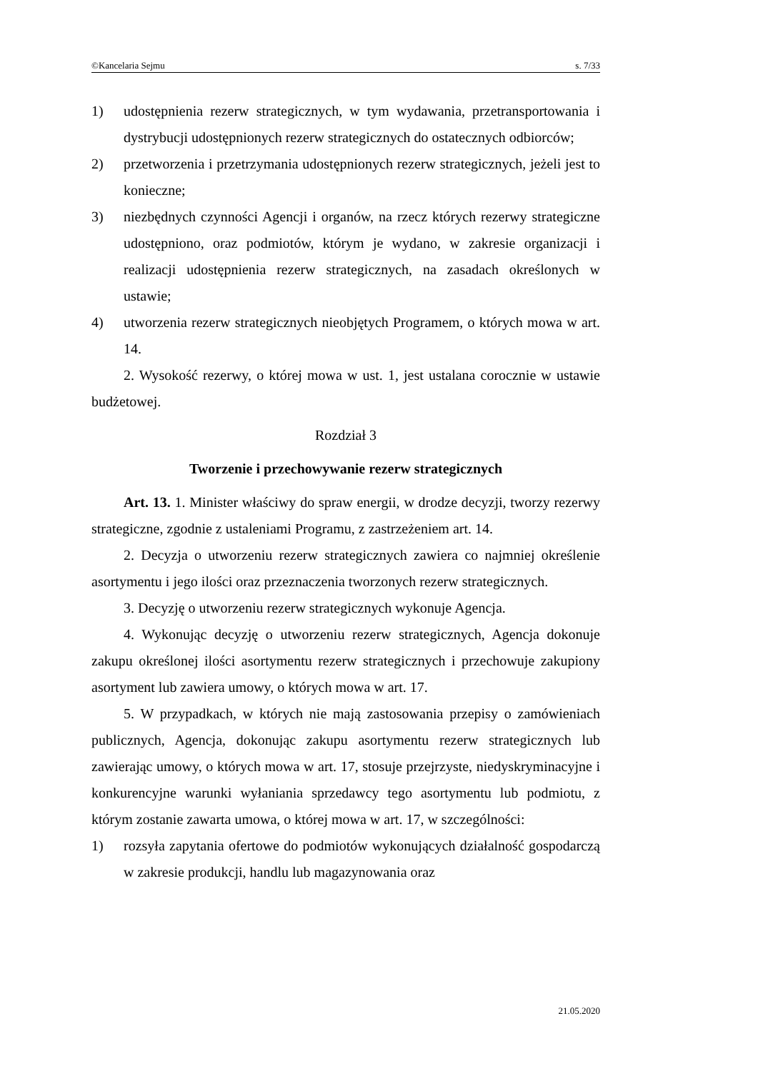©Kancelaria Sejmu s. 7/33
1) udostępnienia rezerw strategicznych, w tym wydawania, przetransportowania i dystrybucji udostępnionych rezerw strategicznych do ostatecznych odbiorców;
2) przetworzenia i przetrzymania udostępnionych rezerw strategicznych, jeżeli jest to konieczne;
3) niezbędnych czynności Agencji i organów, na rzecz których rezerwy strategiczne udostępniono, oraz podmiotów, którym je wydano, w zakresie organizacji i realizacji udostępnienia rezerw strategicznych, na zasadach określonych w ustawie;
4) utworzenia rezerw strategicznych nieobjętych Programem, o których mowa w art. 14.
2. Wysokość rezerwy, o której mowa w ust. 1, jest ustalana corocznie w ustawie budżetowej.
Rozdział 3
Tworzenie i przechowywanie rezerw strategicznych
Art. 13. 1. Minister właściwy do spraw energii, w drodze decyzji, tworzy rezerwy strategiczne, zgodnie z ustaleniami Programu, z zastrzeżeniem art. 14.
2. Decyzja o utworzeniu rezerw strategicznych zawiera co najmniej określenie asortymentu i jego ilości oraz przeznaczenia tworzonych rezerw strategicznych.
3. Decyzję o utworzeniu rezerw strategicznych wykonuje Agencja.
4. Wykonując decyzję o utworzeniu rezerw strategicznych, Agencja dokonuje zakupu określonej ilości asortymentu rezerw strategicznych i przechowuje zakupiony asortyment lub zawiera umowy, o których mowa w art. 17.
5. W przypadkach, w których nie mają zastosowania przepisy o zamówieniach publicznych, Agencja, dokonując zakupu asortymentu rezerw strategicznych lub zawierając umowy, o których mowa w art. 17, stosuje przejrzyste, niedyskryminacyjne i konkurencyjne warunki wyłaniania sprzedawcy tego asortymentu lub podmiotu, z którym zostanie zawarta umowa, o której mowa w art. 17, w szczególności:
1) rozsyła zapytania ofertowe do podmiotów wykonujących działalność gospodarczą w zakresie produkcji, handlu lub magazynowania oraz
21.05.2020